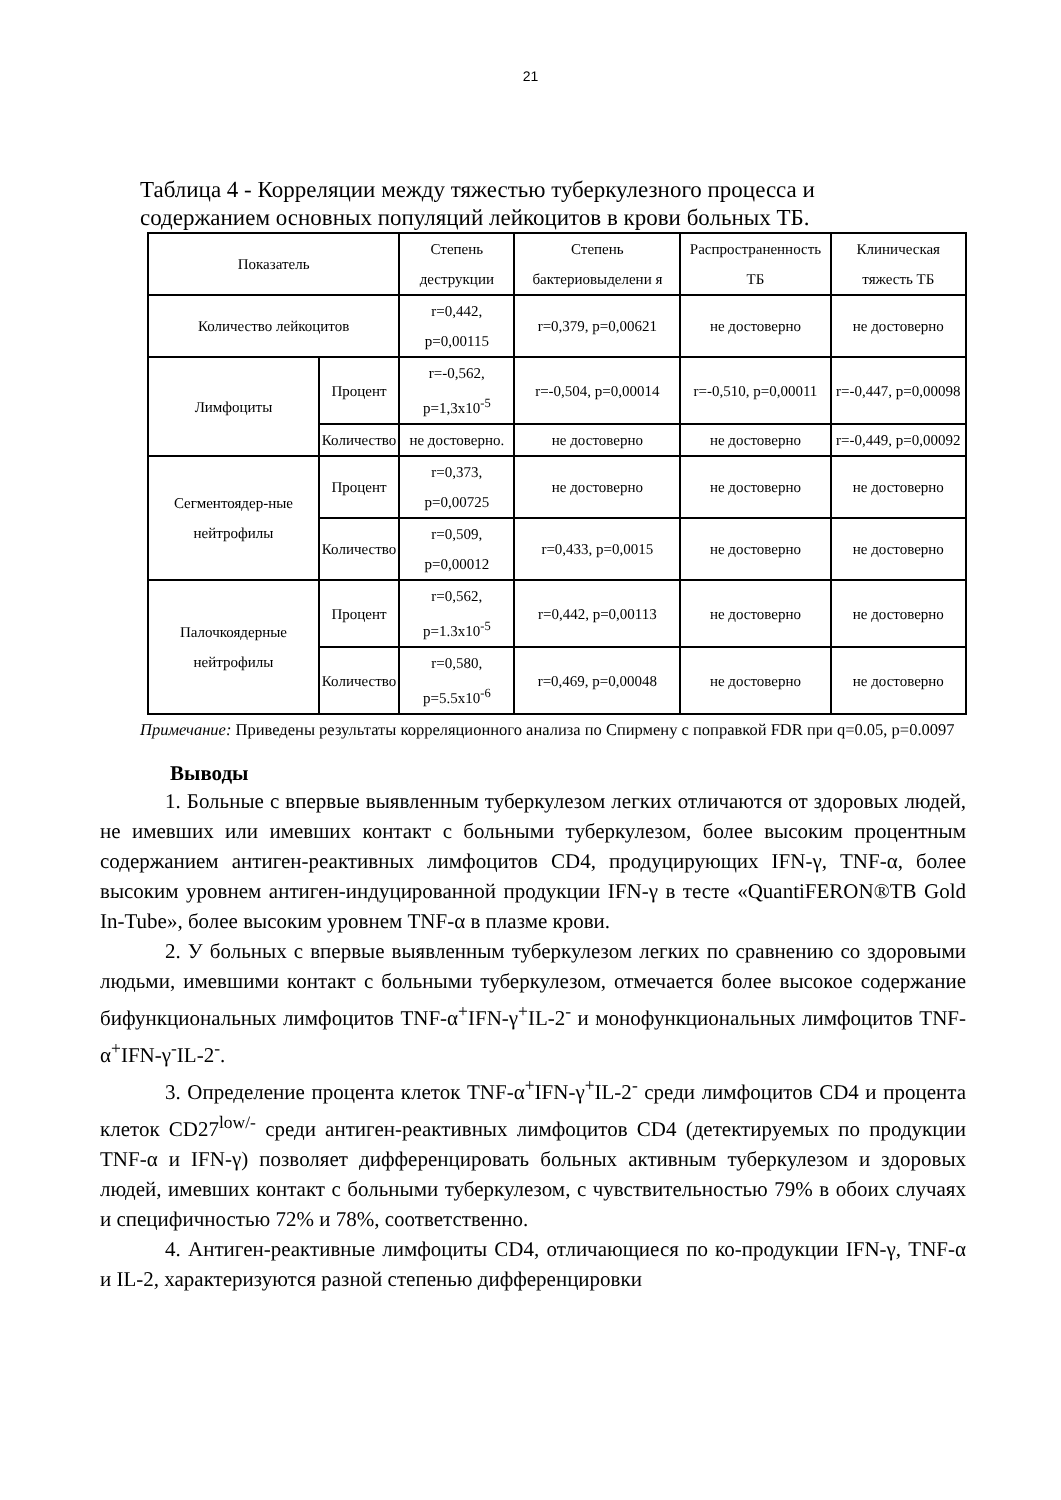21
Таблица 4 - Корреляции между тяжестью туберкулезного процесса и содержанием основных популяций лейкоцитов в крови больных ТБ.
| Показатель | | Степень деструкции | Степень бактериовыделени я | Распространенность ТБ | Клиническая тяжесть ТБ |
| --- | --- | --- | --- | --- | --- |
| Количество лейкоцитов | | r=0,442, p=0,00115 | r=0,379, p=0,00621 | не достоверно | не достоверно |
| Лимфоциты | Процент | r=-0,562, p=1,3x10<sup>-5</sup> | r=-0,504, p=0,00014 | r=-0,510, p=0,00011 | r=-0,447, p=0,00098 |
| | Количество | не достоверно. | не достоверно | не достоверно | r=-0,449, p=0,00092 |
| Сегментоядер-ные нейтрофилы | Процент | r=0,373, p=0,00725 | не достоверно | не достоверно | не достоверно |
| | Количество | r=0,509, p=0,00012 | r=0,433, p=0,0015 | не достоверно | не достоверно |
| Палочкоядерные нейтрофилы | Процент | r=0,562, p=1.3x10<sup>-5</sup> | r=0,442, p=0,00113 | не достоверно | не достоверно |
| | Количество | r=0,580, p=5.5x10<sup>-6</sup> | r=0,469, p=0,00048 | не достоверно | не достоверно |
Примечание: Приведены результаты корреляционного анализа по Спирмену с поправкой FDR при q=0.05, p=0.0097
Выводы
1. Больные с впервые выявленным туберкулезом легких отличаются от здоровых людей, не имевших или имевших контакт с больными туберкулезом, более высоким процентным содержанием антиген-реактивных лимфоцитов CD4, продуцирующих IFN-γ, TNF-α, более высоким уровнем антиген-индуцированной продукции IFN-γ в тесте «QuantiFERON®TB Gold In-Tube», более высоким уровнем TNF-α в плазме крови.
2. У больных с впервые выявленным туберкулезом легких по сравнению со здоровыми людьми, имевшими контакт с больными туберкулезом, отмечается более высокое содержание бифункциональных лимфоцитов TNF-α<sup>+</sup>IFN-γ<sup>+</sup>IL-2<sup>-</sup> и монофункциональных лимфоцитов TNF-α<sup>+</sup>IFN-γ<sup>-</sup>IL-2<sup>-</sup>.
3. Определение процента клеток TNF-α<sup>+</sup>IFN-γ<sup>+</sup>IL-2<sup>-</sup> среди лимфоцитов CD4 и процента клеток CD27<sup>low/-</sup> среди антиген-реактивных лимфоцитов CD4 (детектируемых по продукции TNF-α и IFN-γ) позволяет дифференцировать больных активным туберкулезом и здоровых людей, имевших контакт с больными туберкулезом, с чувствительностью 79% в обоих случаях и специфичностью 72% и 78%, соответственно.
4. Антиген-реактивные лимфоциты CD4, отличающиеся по ко-продукции IFN-γ, TNF-α и IL-2, характеризуются разной степенью дифференцировки